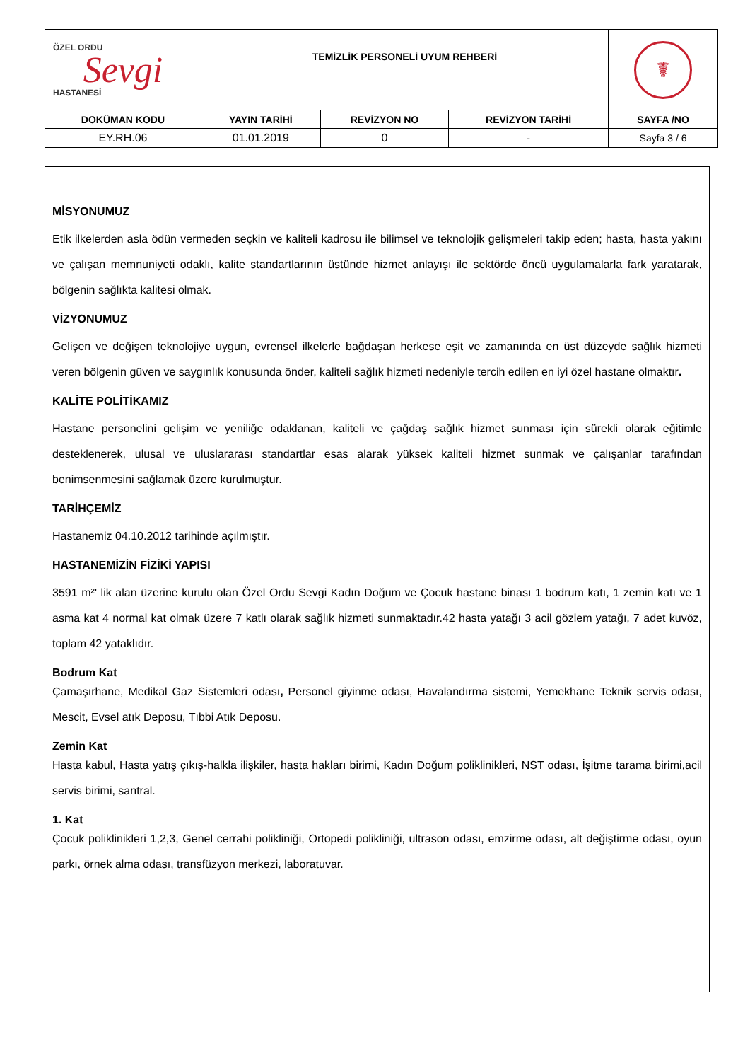| ÖZEL ORDU Sevgi HASTANESİ | TEMİZLİK PERSONELİ UYUM REHBERİ | | | ☤ |
| DOKÜMAN KODU | YAYIN TARİHİ | REVİZYON NO | REVİZYON TARİHİ | SAYFA /NO |
| EY.RH.06 | 01.01.2019 | 0 | - | Sayfa 3 / 6 |
MİSYONUMUZ
Etik ilkelerden asla ödün vermeden seçkin ve kaliteli kadrosu ile bilimsel ve teknolojik gelişmeleri takip eden; hasta, hasta yakını ve çalışan memnuniyeti odaklı, kalite standartlarının üstünde hizmet anlayışı ile sektörde öncü uygulamalarla fark yaratarak, bölgenin sağlıkta kalitesi olmak.
VİZYONUMUZ
Gelişen ve değişen teknolojiye uygun, evrensel ilkelerle bağdaşan herkese eşit ve zamanında en üst düzeyde sağlık hizmeti veren bölgenin güven ve saygınlık konusunda önder, kaliteli sağlık hizmeti nedeniyle tercih edilen en iyi özel hastane olmaktır.
KALİTE POLİTİKAMIZ
Hastane personelini gelişim ve yeniliğe odaklanan, kaliteli ve çağdaş sağlık hizmet sunması için sürekli olarak eğitimle desteklenerek, ulusal ve uluslararası standartlar esas alarak yüksek kaliteli hizmet sunmak ve çalışanlar tarafından benimsenmesini sağlamak üzere kurulmuştur.
TARİHÇEMİZ
Hastanemiz 04.10.2012 tarihinde açılmıştır.
HASTANEMİZİN FİZİKİ YAPISI
3591 m²' lik alan üzerine kurulu olan Özel Ordu Sevgi Kadın Doğum ve Çocuk hastane binası 1 bodrum katı, 1 zemin katı ve 1 asma kat 4 normal kat olmak üzere 7 katlı olarak sağlık hizmeti sunmaktadır.42 hasta yatağı 3 acil gözlem yatağı, 7 adet kuvöz, toplam 42 yataklıdır.
Bodrum Kat
Çamaşırhane, Medikal Gaz Sistemleri odası, Personel giyinme odası, Havalandırma sistemi, Yemekhane Teknik servis odası, Mescit, Evsel atık Deposu, Tıbbi Atık Deposu.
Zemin Kat
Hasta kabul, Hasta yatış çıkış-halkla ilişkiler, hasta hakları birimi, Kadın Doğum poliklinikleri, NST odası, İşitme tarama birimi,acil servis birimi, santral.
1. Kat
Çocuk poliklinikleri 1,2,3, Genel cerrahi polikliniği, Ortopedi polikliniği, ultrason odası, emzirme odası, alt değiştirme odası, oyun parkı, örnek alma odası, transfüzyon merkezi, laboratuvar.